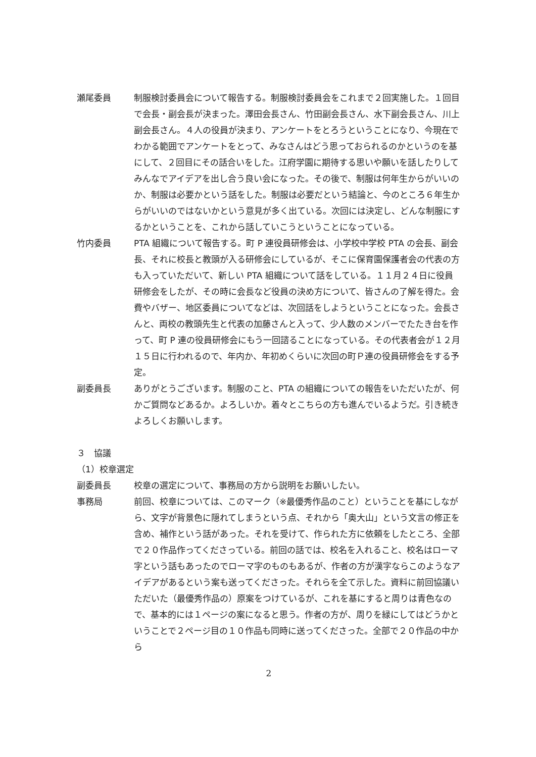瀬尾委員 制服検討委員会について報告する。制服検討委員会をこれまで２回実施した。１回目で会長・副会長が決まった。澤田会長さん、竹田副会長さん、水下副会長さん、川上副会長さん。４人の役員が決まり、アンケートをとろうということになり、今現在でわかる範囲でアンケートをとって、みなさんはどう思っておられるのかというのを基にして、２回目にその話合いをした。江府学園に期待する思いや願いを話したりしてみんなでアイデアを出し合う良い会になった。その後で、制服は何年生からがいいのか、制服は必要かという話をした。制服は必要だという結論と、今のところ６年生からがいいのではないかという意見が多く出ている。次回には決定し、どんな制服にするかということを、これから話していこうということになっている。
竹内委員 PTA 組織について報告する。町 P 連役員研修会は、小学校中学校 PTA の会長、副会長、それに校長と教頭が入る研修会にしているが、そこに保育園保護者会の代表の方も入っていただいて、新しい PTA 組織について話をしている。１１月２４日に役員研修会をしたが、その時に会長など役員の決め方について、皆さんの了解を得た。会費やバザー、地区委員についてなどは、次回話をしようということになった。会長さんと、両校の教頭先生と代表の加藤さんと入って、少人数のメンバーでたたき台を作って、町 P 連の役員研修会にもう一回諮ることになっている。その代表者会が１２月１５日に行われるので、年内か、年初めくらいに次回の町Ｐ連の役員研修会をする予定。
副委員長 ありがとうございます。制服のこと、PTA の組織についての報告をいただいたが、何かご質問などあるか。よろしいか。着々とこちらの方も進んでいるようだ。引き続きよろしくお願いします。
３　協議
（1）校章選定
副委員長 校章の選定について、事務局の方から説明をお願いしたい。
事務局 前回、校章については、このマーク（※最優秀作品のこと）ということを基にしながら、文字が背景色に隠れてしまうという点、それから「奥大山」という文言の修正を含め、補作という話があった。それを受けて、作られた方に依頼をしたところ、全部で２０作品作ってくださっている。前回の話では、校名を入れること、校名はローマ字という話もあったのでローマ字のものもあるが、作者の方が漢字ならこのようなアイデアがあるという案も送ってくださった。それらを全て示した。資料に前回協議いただいた（最優秀作品の）原案をつけているが、これを基にすると周りは青色なので、基本的には１ページの案になると思う。作者の方が、周りを緑にしてはどうかということで２ページ目の１０作品も同時に送ってくださった。全部で２０作品の中から
2